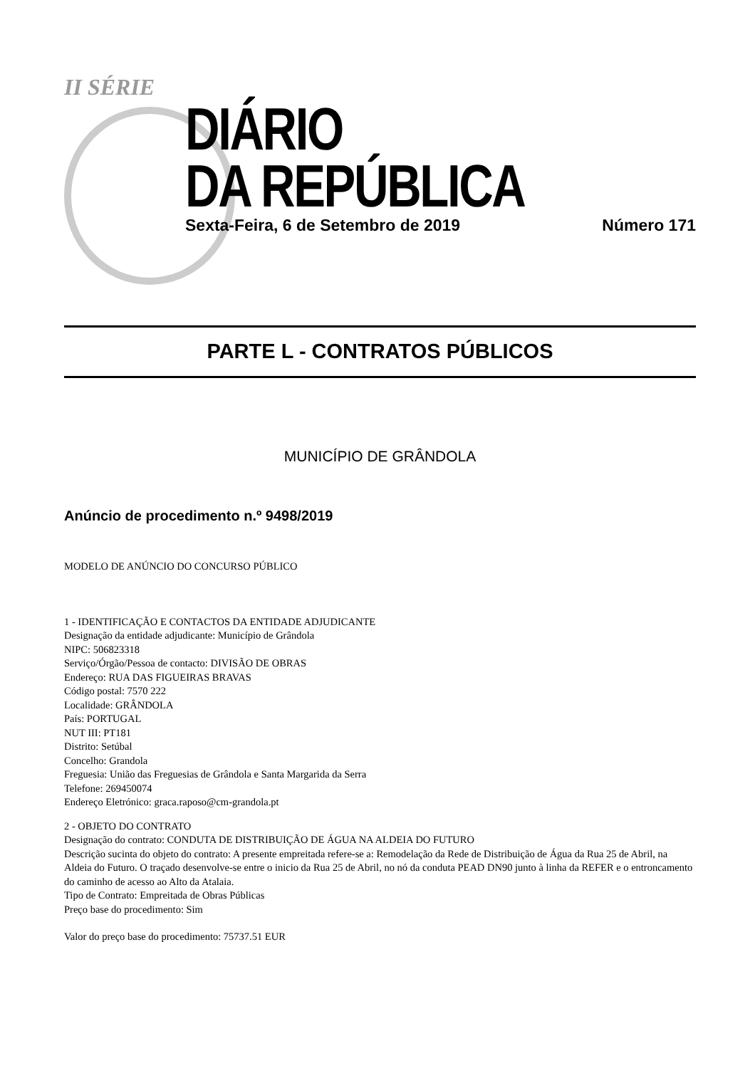II SÉRIE
DIÁRIO
DA REPÚBLICA
Sexta-Feira, 6 de Setembro de 2019 Número 171
PARTE L - CONTRATOS PÚBLICOS
MUNICÍPIO DE GRÂNDOLA
Anúncio de procedimento n.º 9498/2019
MODELO DE ANÚNCIO DO CONCURSO PÚBLICO
1 - IDENTIFICAÇÃO E CONTACTOS DA ENTIDADE ADJUDICANTE
Designação da entidade adjudicante: Município de Grândola
NIPC: 506823318
Serviço/Órgão/Pessoa de contacto: DIVISÃO DE OBRAS
Endereço: RUA DAS FIGUEIRAS BRAVAS
Código postal: 7570 222
Localidade: GRÂNDOLA
País: PORTUGAL
NUT III: PT181
Distrito: Setúbal
Concelho: Grandola
Freguesia: União das Freguesias de Grândola e Santa Margarida da Serra
Telefone: 269450074
Endereço Eletrónico: graca.raposo@cm-grandola.pt
2 - OBJETO DO CONTRATO
Designação do contrato: CONDUTA DE DISTRIBUIÇÃO DE ÁGUA NA ALDEIA DO FUTURO
Descrição sucinta do objeto do contrato: A presente empreitada refere-se a: Remodelação da Rede de Distribuição de Água da Rua 25 de Abril, na Aldeia do Futuro. O traçado desenvolve-se entre o inicio da Rua 25 de Abril, no nó da conduta PEAD DN90 junto à linha da REFER e o entroncamento do caminho de acesso ao Alto da Atalaia.
Tipo de Contrato: Empreitada de Obras Públicas
Preço base do procedimento: Sim
Valor do preço base do procedimento: 75737.51 EUR